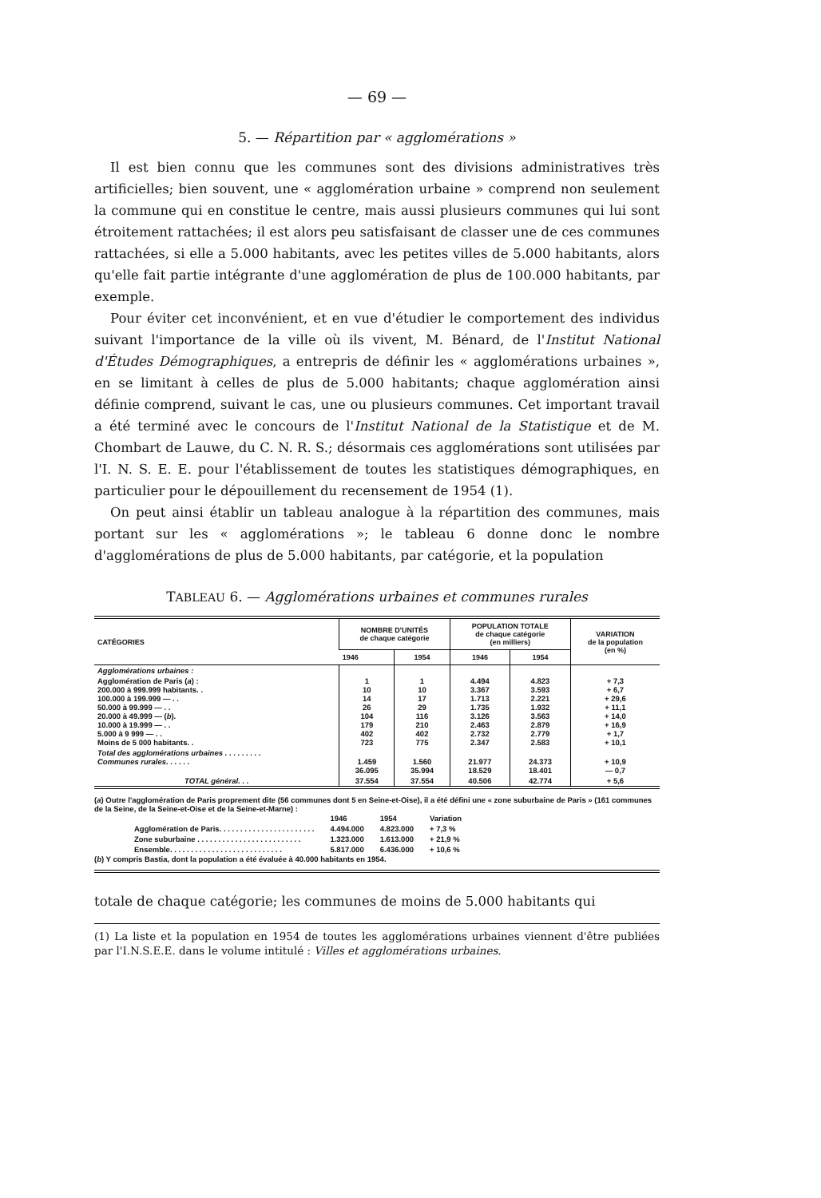— 69 —
5. — Répartition par « agglomérations »
Il est bien connu que les communes sont des divisions administratives très artificielles; bien souvent, une « agglomération urbaine » comprend non seulement la commune qui en constitue le centre, mais aussi plusieurs communes qui lui sont étroitement rattachées; il est alors peu satisfaisant de classer une de ces communes rattachées, si elle a 5.000 habitants, avec les petites villes de 5.000 habitants, alors qu'elle fait partie intégrante d'une agglomération de plus de 100.000 habitants, par exemple.
Pour éviter cet inconvénient, et en vue d'étudier le comportement des individus suivant l'importance de la ville où ils vivent, M. Bénard, de l'Institut National d'Études Démographiques, a entrepris de définir les « agglomérations urbaines », en se limitant à celles de plus de 5.000 habitants; chaque agglomération ainsi définie comprend, suivant le cas, une ou plusieurs communes. Cet important travail a été terminé avec le concours de l'Institut National de la Statistique et de M. Chombart de Lauwe, du C. N. R. S.; désormais ces agglomérations sont utilisées par l'I. N. S. E. E. pour l'établissement de toutes les statistiques démographiques, en particulier pour le dépouillement du recensement de 1954 (1).
On peut ainsi établir un tableau analogue à la répartition des communes, mais portant sur les « agglomérations »; le tableau 6 donne donc le nombre d'agglomérations de plus de 5.000 habitants, par catégorie, et la population
TABLEAU 6. — Agglomérations urbaines et communes rurales
| CATÉGORIES | NOMBRE D'UNITÉS de chaque catégorie | | POPULATION TOTALE de chaque catégorie (en milliers) | | VARIATION de la population (en %) |
| --- | --- | --- | --- | --- | --- |
| | 1946 | 1954 | 1946 | 1954 | |
| Agglomérations urbaines : | | | | | |
| Agglomération de Paris ( a ) : 200.000 à 999.999 habitants. . 100.000 à 199.999 — . . 50.000 à 99.999 — . . 20.000 à 49.999 — ( b ). 10.000 à 19.999 — . . 5.000 à 9 999 — . . Moins de 5 000 habitants. . | 1 10 14 26 104 179 402 723 | 1 10 17 29 116 210 402 775 | 4.494 3.367 1.713 1.735 3.126 2.463 2.732 2.347 | 4.823 3.593 2.221 1.932 3.563 2.879 2.779 2.583 | + 7,3 + 6,7 + 29,6 + 11,1 + 14,0 + 16,9 + 1,7 + 10,1 |
| Total des agglomérations urbaines . . . . . . . . . Communes rurales . . . . . . | 1.459 36.095 | 1.560 35.994 | 21.977 18.529 | 24.373 18.401 | + 10,9 — 0,7 |
| TOTAL général . . . | 37.554 | 37.554 | 40.506 | 42.774 | + 5,6 |
(a) Outre l'agglomération de Paris proprement dite (56 communes dont 5 en Seine-et-Oise), il a été défini une « zone suburbaine de Paris » (161 communes de la Seine, de la Seine-et-Oise et de la Seine-et-Marne) :
| | 1946 | 1954 | Variation |
| Agglomération de Paris. . . . . . . . . . . . . . . . . . . . . . . | 4.494.000 | 4.823.000 | + 7,3 % |
| Zone suburbaine . . . . . . . . . . . . . . . . . . . . . . . . . | 1.323.000 | 1.613.000 | + 21,9 % |
| Ensemble. . . . . . . . . . . . . . . . . . . . . . . . . . . | 5.817.000 | 6.436.000 | + 10,6 % |
(b) Y compris Bastia, dont la population a été évaluée à 40.000 habitants en 1954.
totale de chaque catégorie; les communes de moins de 5.000 habitants qui
(1) La liste et la population en 1954 de toutes les agglomérations urbaines viennent d'être publiées par l'I.N.S.E.E. dans le volume intitulé : Villes et agglomérations urbaines.